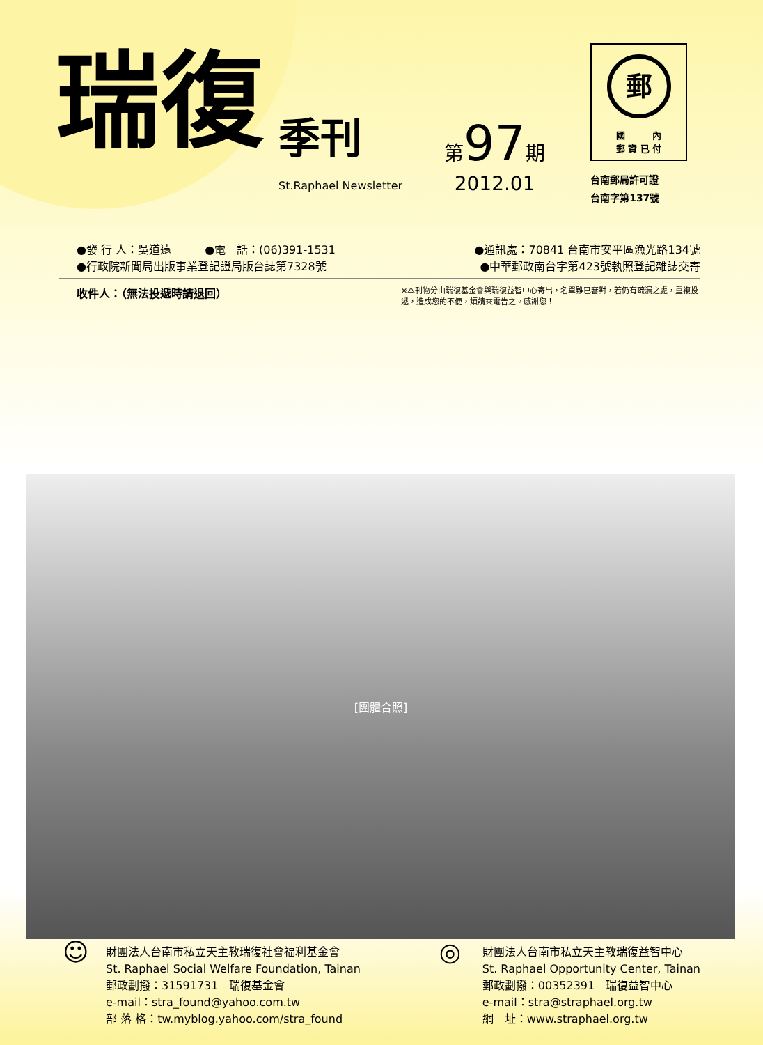瑞復
季刊
St.Raphael Newsletter
第 97 期
2012.01
郵
國　　　內
郵 資 已 付
台南郵局許可證
台南字第137號
●發 行 人：吳道遠　　　●電　話：(06)391-1531 ●通訊處：70841 台南市安平區漁光路134號
●行政院新聞局出版事業登記證局版台誌第7328號 ●中華郵政南台字第423號執照登記雜誌交寄
收件人：（無法投遞時請退回）
※本刊物分由瑞復基金會與瑞復益智中心寄出，名單雖已審對，若仍有疏漏之處，重複投遞，造成您的不便，煩請來電告之。感謝您！
[團體合照]
☺
財團法人台南市私立天主教瑞復社會福利基金會
St. Raphael Social Welfare Foundation, Tainan
郵政劃撥：31591731　瑞復基金會
e-mail：stra_found@yahoo.com.tw
部 落 格：tw.myblog.yahoo.com/stra_found
◎
財團法人台南市私立天主教瑞復益智中心
St. Raphael Opportunity Center, Tainan
郵政劃撥：00352391　瑞復益智中心
e-mail：stra@straphael.org.tw
網　址：www.straphael.org.tw